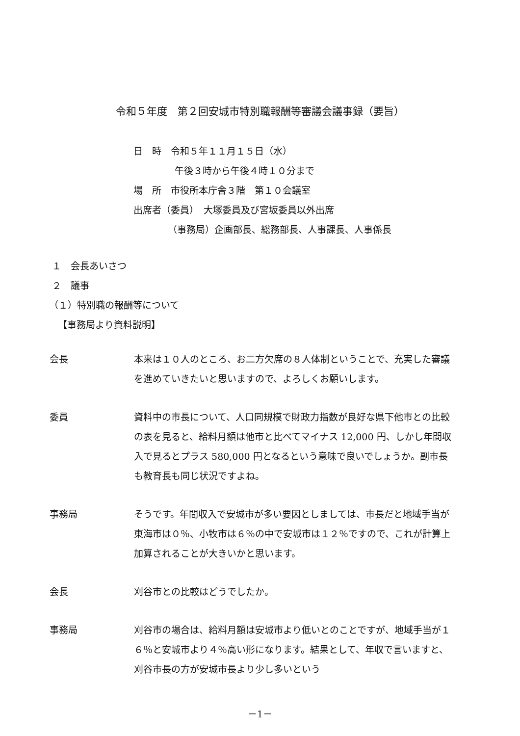令和５年度　第２回安城市特別職報酬等審議会議事録（要旨）
日　時　令和５年１１月１５日（水）
午後３時から午後４時１０分まで
場　所　市役所本庁舎３階　第１０会議室
出席者（委員）　大塚委員及び宮坂委員以外出席
（事務局）企画部長、総務部長、人事課長、人事係長
１　会長あいさつ
２　議事
（１）特別職の報酬等について
【事務局より資料説明】
会長 本来は１０人のところ、お二方欠席の８人体制ということで、充実した審議を進めていきたいと思いますので、よろしくお願いします。
委員 資料中の市長について、人口同規模で財政力指数が良好な県下他市との比較の表を見ると、給料月額は他市と比べてマイナス 12,000 円、しかし年間収入で見るとプラス 580,000 円となるという意味で良いでしょうか。副市長も教育長も同じ状況ですよね。
事務局 そうです。年間収入で安城市が多い要因としましては、市長だと地域手当が東海市は０％、小牧市は６％の中で安城市は１２％ですので、これが計算上加算されることが大きいかと思います。
会長 刈谷市との比較はどうでしたか。
事務局 刈谷市の場合は、給料月額は安城市より低いとのことですが、地域手当が１６％と安城市より４％高い形になります。結果として、年収で言いますと、刈谷市長の方が安城市長より少し多いという
－1－